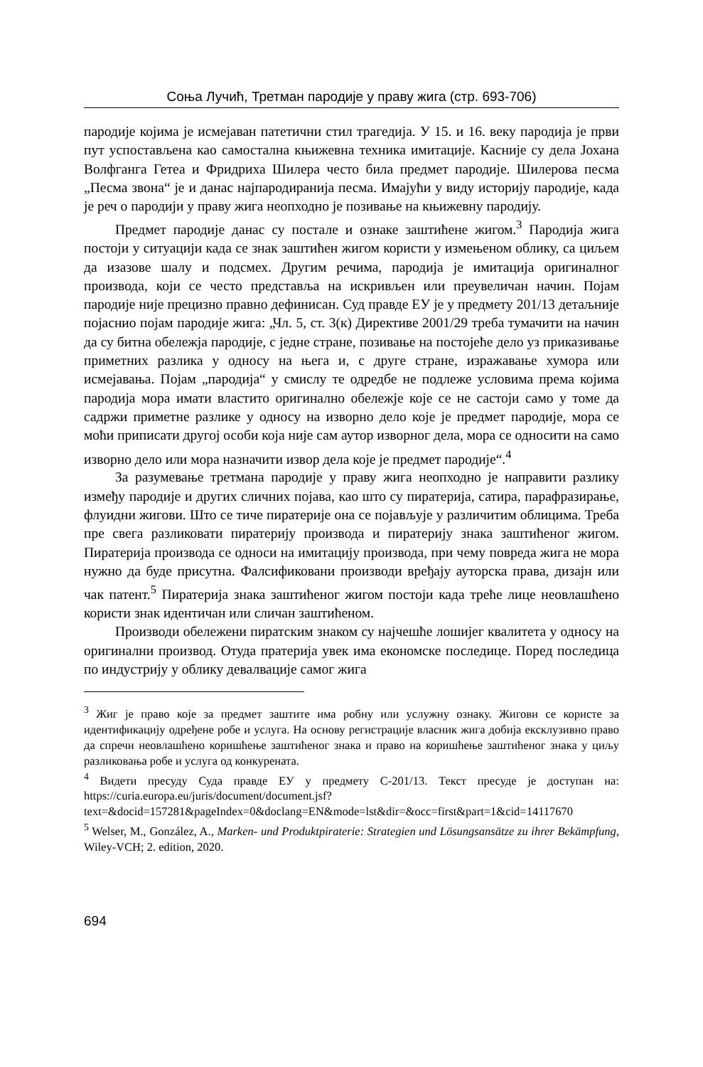Соња Лучић, Третман пародије у праву жига (стр. 693-706)
пародије којима је исмејаван патетични стил трагедија. У 15. и 16. веку пародија је први пут успостављена као самостална књижевна техника имитације. Касније су дела Јохана Волфганга Гетеа и Фридриха Шилера често била предмет пародије. Шилерова песма „Песма звона“ је и данас најпародиранија песма. Имајући у виду историју пародије, када је реч о пародији у праву жига неопходно је позивање на књижевну пародију.
Предмет пародије данас су постале и ознаке заштићене жигом.<sup>3</sup> Пародија жига постоји у ситуацији када се знак заштићен жигом користи у измењеном облику, са циљем да изазове шалу и подсмех. Другим речима, пародија је имитација оригиналног производа, који се често представља на искривљен или преувеличан начин. Појам пародије није прецизно правно дефинисан. Суд правде ЕУ је у предмету 201/13 детаљније појаснио појам пародије жига: „Чл. 5, ст. 3(к) Директиве 2001/29 треба тумачити на начин да су битна обележја пародије, с једне стране, позивање на постојеће дело уз приказивање приметних разлика у односу на њега и, с друге стране, изражавање хумора или исмејавања. Појам „пародија“ у смислу те одредбе не подлеже условима према којима пародија мора имати властито оригинално обележје које се не састоји само у томе да садржи приметне разлике у односу на изворно дело које је предмет пародије, мора се моћи приписати другој особи која није сам аутор изворног дела, мора се односити на само изворно дело или мора назначити извор дела које је предмет пародије“.<sup>4</sup>
За разумевање третмана пародије у праву жига неопходно је направити разлику између пародије и других сличних појава, као што су пиратерија, сатира, парафразирање, флуидни жигови. Што се тиче пиратерије она се појављује у различитим облицима. Треба пре свега разликовати пиратерију производа и пиратерију знака заштићеног жигом. Пиратерија производа се односи на имитацију производа, при чему повреда жига не мора нужно да буде присутна. Фалсификовани производи вређају ауторска права, дизајн или чак патент.<sup>5</sup> Пиратерија знака заштићеног жигом постоји када треће лице неовлашћено користи знак идентичан или сличан заштићеном.
Производи обележени пиратским знаком су најчешће лошијег квалитета у односу на оригинални производ. Отуда пратерија увек има економске последице. Поред последица по индустрију у облику девалвације самог жига
<sup>3</sup> Жиг је право које за предмет заштите има робну или услужну ознаку. Жигови се користе за идентификацију одређене робе и услуга. На основу регистрације власник жига добија ексклузивно право да спречи неовлашћено коришћење заштићеног знака и право на коришћење заштићеног знака у циљу разликовања робе и услуга од конкурената.
<sup>4</sup> Видети пресуду Суда правде ЕУ у предмету C-201/13. Текст пресуде је доступан на: https://curia.europa.eu/juris/document/document.jsf?text=&docid=157281&pageIndex=0&doclang=EN&mode=lst&dir=&occ=first&part=1&cid=14117670
<sup>5</sup> Welser, M., González, A., Marken- und Produktpiraterie: Strategien und Lösungsansätze zu ihrer Bekämpfung, Wiley-VCH; 2. edition, 2020.
694